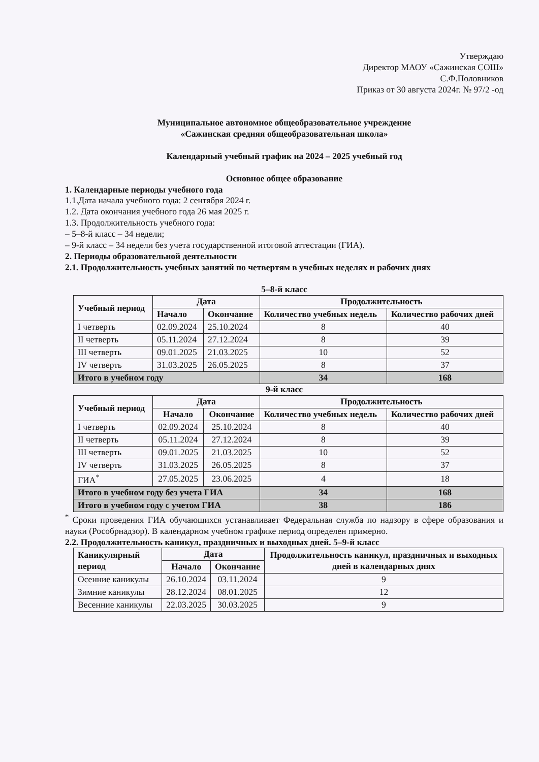Утверждаю
Директор МАОУ «Сажинская СОШ»
С.Ф.Половников
Приказ от 30 августа 2024г. № 97/2 -од
Муниципальное автономное общеобразовательное учреждение
«Сажинская средняя общеобразовательная школа»
Календарный учебный график на 2024 – 2025 учебный год
Основное общее образование
1. Календарные периоды учебного года
1.1.Дата начала учебного года: 2 сентября 2024 г.
1.2. Дата окончания учебного года 26 мая 2025 г.
1.3. Продолжительность учебного года:
– 5–8-й класс – 34 недели;
– 9-й класс – 34 недели без учета государственной итоговой аттестации (ГИА).
2. Периоды образовательной деятельности
2.1. Продолжительность учебных занятий по четвертям в учебных неделях и рабочих днях
5–8-й класс
| Учебный период | Дата | | Продолжительность | |
| --- | --- | --- | --- | --- |
| | Начало | Окончание | Количество учебных недель | Количество рабочих дней |
| I четверть | 02.09.2024 | 25.10.2024 | 8 | 40 |
| II четверть | 05.11.2024 | 27.12.2024 | 8 | 39 |
| III четверть | 09.01.2025 | 21.03.2025 | 10 | 52 |
| IV четверть | 31.03.2025 | 26.05.2025 | 8 | 37 |
| Итого в учебном году | | | 34 | 168 |
9-й класс
| Учебный период | Дата | | Продолжительность | |
| --- | --- | --- | --- | --- |
| | Начало | Окончание | Количество учебных недель | Количество рабочих дней |
| I четверть | 02.09.2024 | 25.10.2024 | 8 | 40 |
| II четверть | 05.11.2024 | 27.12.2024 | 8 | 39 |
| III четверть | 09.01.2025 | 21.03.2025 | 10 | 52 |
| IV четверть | 31.03.2025 | 26.05.2025 | 8 | 37 |
| ГИА<sup>*</sup> | 27.05.2025 | 23.06.2025 | 4 | 18 |
| Итого в учебном году без учета ГИА | | | 34 | 168 |
| Итого в учебном году с учетом ГИА | | | 38 | 186 |
<sup>*</sup> Сроки проведения ГИА обучающихся устанавливает Федеральная служба по надзору в сфере образования и науки (Рособрнадзор). В календарном учебном графике период определен примерно.
2.2. Продолжительность каникул, праздничных и выходных дней. 5–9-й класс
| Каникулярный период | Дата | | Продолжительность каникул, праздничных и выходных дней в календарных днях |
| --- | --- | --- | --- |
| | Начало | Окончание | |
| Осенние каникулы | 26.10.2024 | 03.11.2024 | 9 |
| Зимние каникулы | 28.12.2024 | 08.01.2025 | 12 |
| Весенние каникулы | 22.03.2025 | 30.03.2025 | 9 |